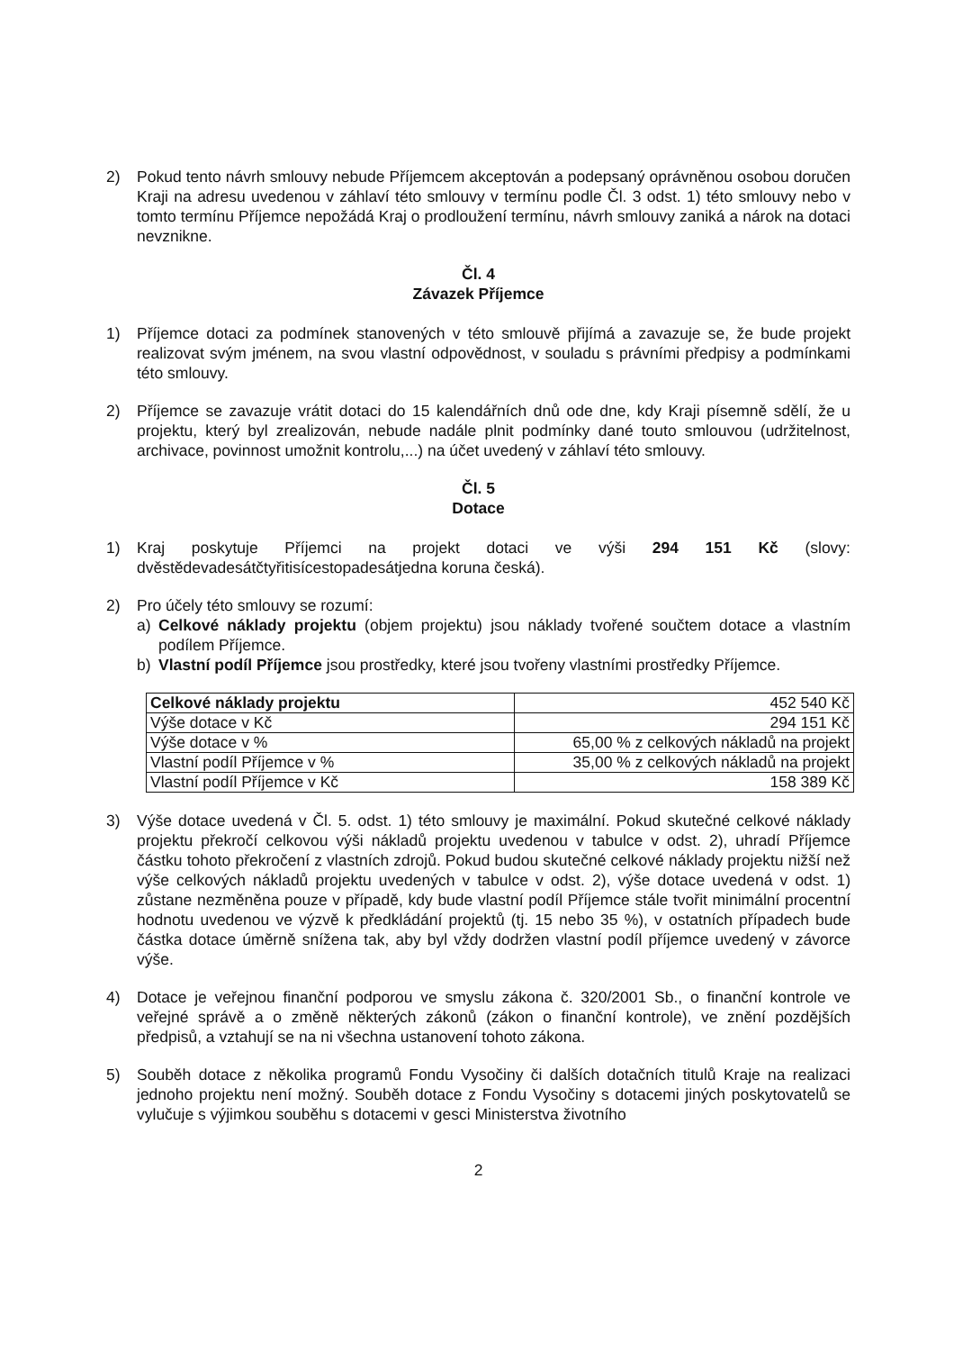2) Pokud tento návrh smlouvy nebude Příjemcem akceptován a podepsaný oprávněnou osobou doručen Kraji na adresu uvedenou v záhlaví této smlouvy v termínu podle Čl. 3 odst. 1) této smlouvy nebo v tomto termínu Příjemce nepožádá Kraj o prodloužení termínu, návrh smlouvy zaniká a nárok na dotaci nevznikne.
Čl. 4
Závazek Příjemce
1) Příjemce dotaci za podmínek stanovených v této smlouvě přijímá a zavazuje se, že bude projekt realizovat svým jménem, na svou vlastní odpovědnost, v souladu s právními předpisy a podmínkami této smlouvy.
2) Příjemce se zavazuje vrátit dotaci do 15 kalendářních dnů ode dne, kdy Kraji písemně sdělí, že u projektu, který byl zrealizován, nebude nadále plnit podmínky dané touto smlouvou (udržitelnost, archivace, povinnost umožnit kontrolu,...) na účet uvedený v záhlaví této smlouvy.
Čl. 5
Dotace
1) Kraj poskytuje Příjemci na projekt dotaci ve výši 294 151 Kč (slovy: dvěstědevadesátčtyřitisícestopadesátjedna koruna česká).
2) Pro účely této smlouvy se rozumí:
a) Celkové náklady projektu (objem projektu) jsou náklady tvořené součtem dotace a vlastním podílem Příjemce.
b) Vlastní podíl Příjemce jsou prostředky, které jsou tvořeny vlastními prostředky Příjemce.
| Celkové náklady projektu | 452 540 Kč |
| Výše dotace v Kč | 294 151 Kč |
| Výše dotace v % | 65,00 % z celkových nákladů na projekt |
| Vlastní podíl Příjemce v % | 35,00 % z celkových nákladů na projekt |
| Vlastní podíl Příjemce v Kč | 158 389 Kč |
3) Výše dotace uvedená v Čl. 5. odst. 1) této smlouvy je maximální. Pokud skutečné celkové náklady projektu překročí celkovou výši nákladů projektu uvedenou v tabulce v odst. 2), uhradí Příjemce částku tohoto překročení z vlastních zdrojů. Pokud budou skutečné celkové náklady projektu nižší než výše celkových nákladů projektu uvedených v tabulce v odst. 2), výše dotace uvedená v odst. 1) zůstane nezměněna pouze v případě, kdy bude vlastní podíl Příjemce stále tvořit minimální procentní hodnotu uvedenou ve výzvě k předkládání projektů (tj. 15 nebo 35 %), v ostatních případech bude částka dotace úměrně snížena tak, aby byl vždy dodržen vlastní podíl příjemce uvedený v závorce výše.
4) Dotace je veřejnou finanční podporou ve smyslu zákona č. 320/2001 Sb., o finanční kontrole ve veřejné správě a o změně některých zákonů (zákon o finanční kontrole), ve znění pozdějších předpisů, a vztahují se na ni všechna ustanovení tohoto zákona.
5) Souběh dotace z několika programů Fondu Vysočiny či dalších dotačních titulů Kraje na realizaci jednoho projektu není možný. Souběh dotace z Fondu Vysočiny s dotacemi jiných poskytovatelů se vylučuje s výjimkou souběhu s dotacemi v gesci Ministerstva životního
2